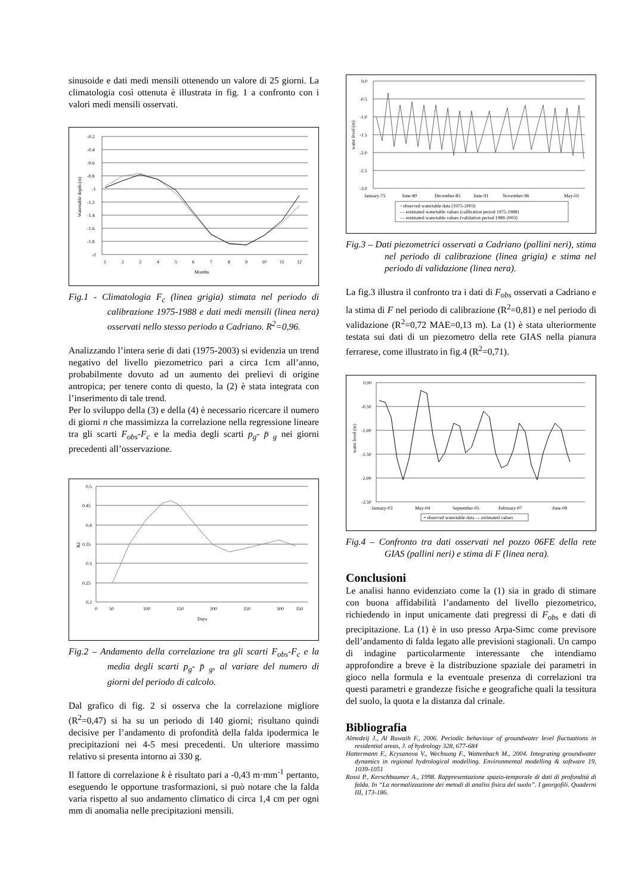sinusoide e dati medi mensili ottenendo un valore di 25 giorni. La climatologia così ottenuta è illustrata in fig. 1 a confronto con i valori medi mensili osservati.
-0.2
-0.4
-0.6
-0.8
-1
-1.2
-1.4
-1.6
-1.8
-2
1
2
3
4
5
6
7
8
9
10
11
12
Months
Watertable depth (m)
Fig.1 - Climatologia F<sub>c</sub> (linea grigia) stimata nel periodo di calibrazione 1975-1988 e dati medi mensili (linea nera) osservati nello stesso periodo a Cadriano. R<sup>2</sup>=0,96.
Analizzando l’intera serie di dati (1975-2003) si evidenzia un trend negativo del livello piezometrico pari a circa 1cm all’anno, probabilmente dovuto ad un aumento dei prelievi di origine antropica; per tenere conto di questo, la (2) è stata integrata con l’inserimento di tale trend.
Per lo sviluppo della (3) e della (4) è necessario ricercare il numero di giorni n che massimizza la correlazione nella regressione lineare tra gli scarti F<sub>obs</sub>-F<sub>c</sub> e la media degli scarti p<sub>g</sub>- p̄ <sub>g</sub> nei giorni precedenti all’osservazione.
0.5
0.45
0.4
0.35
0.3
0.25
0.2
0
50
100
150
200
250
300
350
Days
R2
Fig.2 – Andamento della correlazione tra gli scarti F<sub>obs</sub>-F<sub>c</sub> e la media degli scarti p<sub>g</sub>- p̄ <sub>g</sub>, al variare del numero di giorni del periodo di calcolo.
Dal grafico di fig. 2 si osserva che la correlazione migliore (R<sup>2</sup>=0,47) si ha su un periodo di 140 giorni; risultano quindi decisive per l’andamento di profondità della falda ipodermica le precipitazioni nei 4-5 mesi precedenti. Un ulteriore massimo relativo si presenta intorno ai 330 g.
Il fattore di correlazione k è risultato pari a -0,43 m·mm<sup>-1</sup> pertanto, eseguendo le opportune trasformazioni, si può notare che la falda varia rispetto al suo andamento climatico di circa 1,4 cm per ogni mm di anomalia nelle precipitazioni mensili.
0.0
-0.5
-1.0
-1.5
-2.0
-2.5
-3.0
January-75
June-80
December-85
June-91
November-96
May-02
◦ observed watertable data (1975-2003)
— estimated watertable values (calibration period 1975-1988)
— estimated watertable values (validation period 1989-2003)
water level (m)
Fig.3 – Dati piezometrici osservati a Cadriano (pallini neri), stima nel periodo di calibrazione (linea grigia) e stima nel periodo di validazione (linea nera).
La fig.3 illustra il confronto tra i dati di F<sub>obs</sub> osservati a Cadriano e la stima di F nel periodo di calibrazione (R<sup>2</sup>=0,81) e nel periodo di validazione (R<sup>2</sup>=0,72 MAE=0,13 m). La (1) è stata ulteriormente testata sui dati di un piezometro della rete GIAS nella pianura ferrarese, come illustrato in fig.4 (R<sup>2</sup>=0,71).
0.00
-0.50
-1.00
-1.50
-2.00
-2.50
January-03
May-04
September-05
February-07
June-08
• observed watertable data — estimated values
water level (m)
Fig.4 – Confronto tra dati osservati nel pozzo 06FE della rete GIAS (pallini neri) e stima di F (linea nera).
Conclusioni
Le analisi hanno evidenziato come la (1) sia in grado di stimare con buona affidabilità l’andamento del livello piezometrico, richiedendo in input unicamente dati pregressi di F<sub>obs</sub> e dati di precipitazione. La (1) è in uso presso Arpa-Simc come previsore dell’andamento di falda legato alle previsioni stagionali. Un campo di indagine particolarmente interessante che intendiamo approfondire a breve è la distribuzione spaziale dei parametri in gioco nella formula e la eventuale presenza di correlazioni tra questi parametri e grandezze fisiche e geografiche quali la tessitura del suolo, la quota e la distanza dal crinale.
Bibliografia
Almedeij J., Al Ruwaih F., 2006. Periodic behaviour of groundwater level fluctuations in residential areas, J. of hydrology 328, 677-684
Hattermann F., Krysanova V., Wechsung F., Wattenbach M., 2004. Integrating groundwater dynamics in regional hydrological modelling. Environmental modelling & software 19, 1039-1051
Rossi P., Kerschbaumer A., 1998. Rappresentazione spazio-temporale di dati di profondità di falda. In “La normalizzazione dei metodi di analisi fisica del suolo”. I georgofili. Quaderni III, 173-186.